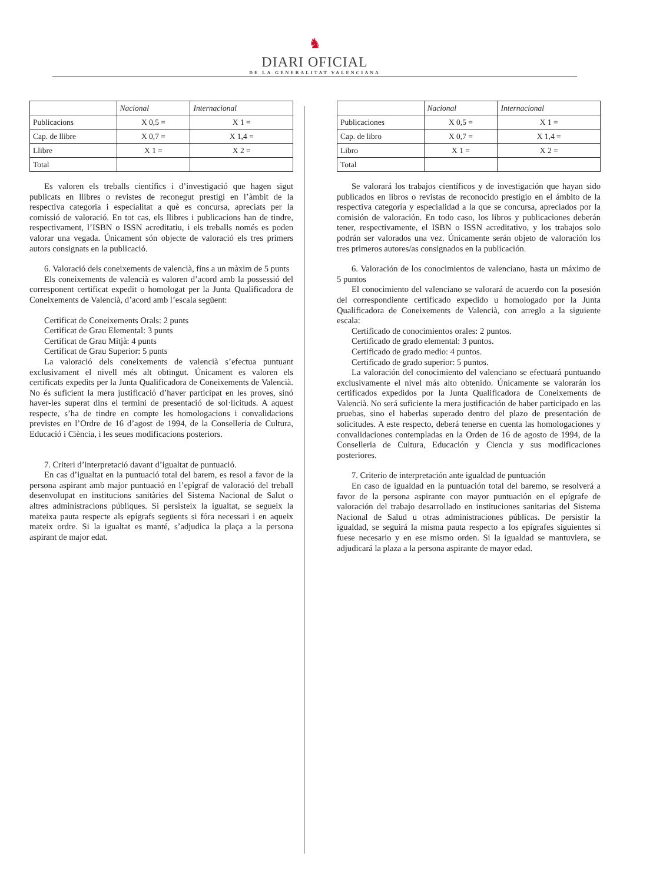♞
DIARI OFICIAL
DE LA GENERALITAT VALENCIANA
| | Nacional | Internacional |
| --- | --- | --- |
| Publicacions | X 0,5 = | X 1 = |
| Cap. de llibre | X 0,7 = | X 1,4 = |
| Llibre | X 1 = | X 2 = |
| Total | | |
Es valoren els treballs científics i d’investigació que hagen sigut publicats en llibres o revistes de reconegut prestigi en l’àmbit de la respectiva categoria i especialitat a què es concursa, apreciats per la comissió de valoració. En tot cas, els llibres i publicacions han de tindre, respectivament, l’ISBN o ISSN acreditatiu, i els treballs només es poden valorar una vegada. Únicament són objecte de valoració els tres primers autors consignats en la publicació.
6. Valoració dels coneixements de valencià, fins a un màxim de 5 punts
Els coneixements de valencià es valoren d’acord amb la possessió del corresponent certificat expedit o homologat per la Junta Qualificadora de Coneixements de Valencià, d’acord amb l’escala següent:
Certificat de Coneixements Orals: 2 punts
Certificat de Grau Elemental: 3 punts
Certificat de Grau Mitjà: 4 punts
Certificat de Grau Superior: 5 punts
La valoració dels coneixements de valencià s’efectua puntuant exclusivament el nivell més alt obtingut. Únicament es valoren els certificats expedits per la Junta Qualificadora de Coneixements de Valencià. No és suficient la mera justificació d’haver participat en les proves, sinó haver-les superat dins el termini de presentació de sol·licituds. A aquest respecte, s’ha de tindre en compte les homologacions i convalidacions previstes en l’Ordre de 16 d’agost de 1994, de la Conselleria de Cultura, Educació i Ciència, i les seues modificacions posteriors.
7. Criteri d’interpretació davant d’igualtat de puntuació.
En cas d’igualtat en la puntuació total del barem, es resol a favor de la persona aspirant amb major puntuació en l’epígraf de valoració del treball desenvolupat en institucions sanitàries del Sistema Nacional de Salut o altres administracions públiques. Si persisteix la igualtat, se segueix la mateixa pauta respecte als epígrafs següents si fóra necessari i en aqueix mateix ordre. Si la igualtat es manté, s’adjudica la plaça a la persona aspirant de major edat.
| | Nacional | Internacional |
| --- | --- | --- |
| Publicaciones | X 0,5 = | X 1 = |
| Cap. de libro | X 0,7 = | X 1,4 = |
| Libro | X 1 = | X 2 = |
| Total | | |
Se valorará los trabajos científicos y de investigación que hayan sido publicados en libros o revistas de reconocido prestigio en el ámbito de la respectiva categoría y especialidad a la que se concursa, apreciados por la comisión de valoración. En todo caso, los libros y publicaciones deberán tener, respectivamente, el ISBN o ISSN acreditativo, y los trabajos solo podrán ser valorados una vez. Únicamente serán objeto de valoración los tres primeros autores/as consignados en la publicación.
6. Valoración de los conocimientos de valenciano, hasta un máximo de 5 puntos
El conocimiento del valenciano se valorará de acuerdo con la posesión del correspondiente certificado expedido u homologado por la Junta Qualificadora de Coneixements de Valencià, con arreglo a la siguiente escala:
Certificado de conocimientos orales: 2 puntos.
Certificado de grado elemental: 3 puntos.
Certificado de grado medio: 4 puntos.
Certificado de grado superior: 5 puntos.
La valoración del conocimiento del valenciano se efectuará puntuando exclusivamente el nivel más alto obtenido. Únicamente se valorarán los certificados expedidos por la Junta Qualificadora de Coneixements de Valencià. No será suficiente la mera justificación de haber participado en las pruebas, sino el haberlas superado dentro del plazo de presentación de solicitudes. A este respecto, deberá tenerse en cuenta las homologaciones y convalidaciones contempladas en la Orden de 16 de agosto de 1994, de la Conselleria de Cultura, Educación y Ciencia y sus modificaciones posteriores.
7. Criterio de interpretación ante igualdad de puntuación
En caso de igualdad en la puntuación total del baremo, se resolverá a favor de la persona aspirante con mayor puntuación en el epígrafe de valoración del trabajo desarrollado en instituciones sanitarias del Sistema Nacional de Salud u otras administraciones públicas. De persistir la igualdad, se seguirá la misma pauta respecto a los epígrafes siguientes si fuese necesario y en ese mismo orden. Si la igualdad se mantuviera, se adjudicará la plaza a la persona aspirante de mayor edad.